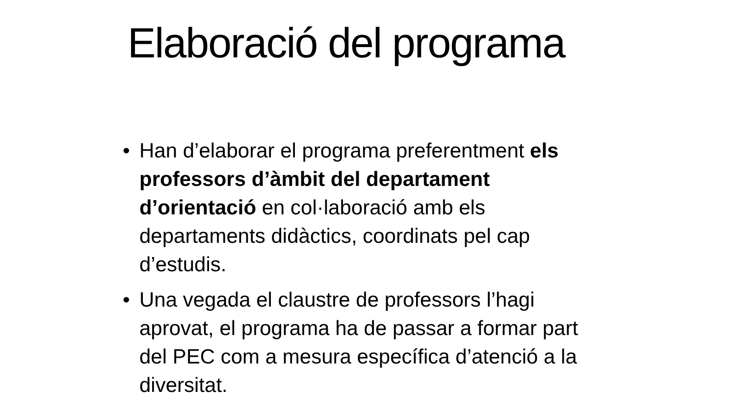Elaboració del programa
• Han d’elaborar el programa preferentment els professors d’àmbit del departament d’orientació en col·laboració amb els departaments didàctics, coordinats pel cap d’estudis.
• Una vegada el claustre de professors l’hagi aprovat, el programa ha de passar a formar part del PEC com a mesura específica d’atenció a la diversitat.